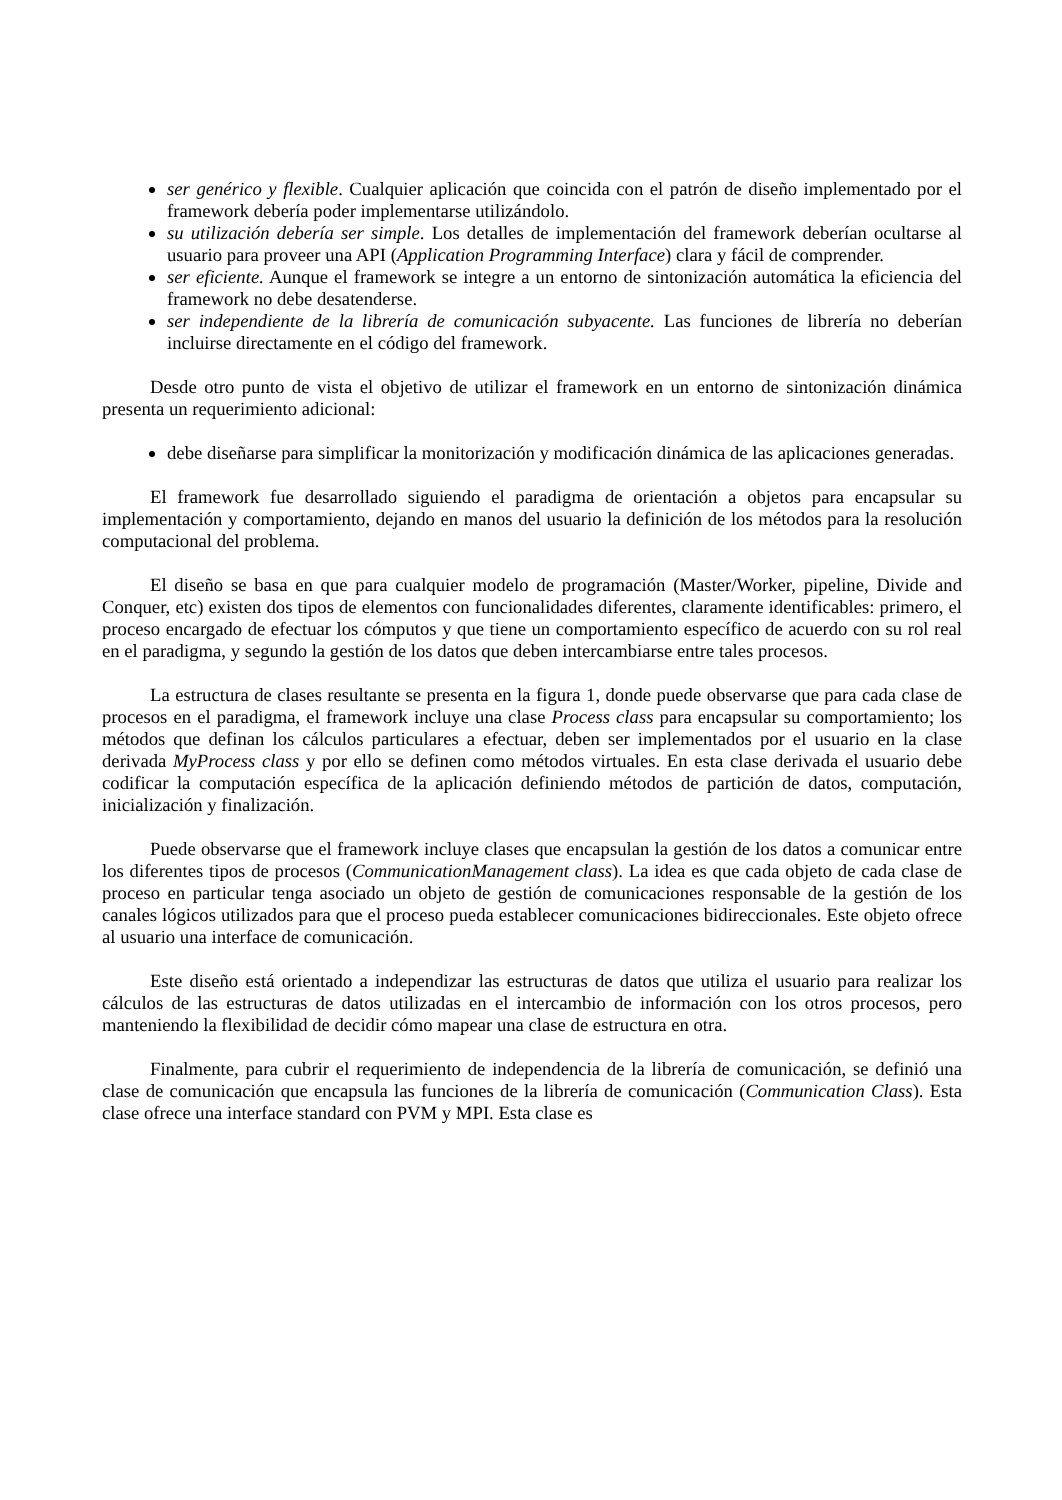ser genérico y flexible. Cualquier aplicación que coincida con el patrón de diseño implementado por el framework debería poder implementarse utilizándolo.
su utilización debería ser simple. Los detalles de implementación del framework deberían ocultarse al usuario para proveer una API (Application Programming Interface) clara y fácil de comprender.
ser eficiente. Aunque el framework se integre a un entorno de sintonización automática la eficiencia del framework no debe desatenderse.
ser independiente de la librería de comunicación subyacente. Las funciones de librería no deberían incluirse directamente en el código del framework.
Desde otro punto de vista el objetivo de utilizar el framework en un entorno de sintonización dinámica presenta un requerimiento adicional:
debe diseñarse para simplificar la monitorización y modificación dinámica de las aplicaciones generadas.
El framework fue desarrollado siguiendo el paradigma de orientación a objetos para encapsular su implementación y comportamiento, dejando en manos del usuario la definición de los métodos para la resolución computacional del problema.
El diseño se basa en que para cualquier modelo de programación (Master/Worker, pipeline, Divide and Conquer, etc) existen dos tipos de elementos con funcionalidades diferentes, claramente identificables: primero, el proceso encargado de efectuar los cómputos y que tiene un comportamiento específico de acuerdo con su rol real en el paradigma, y segundo la gestión de los datos que deben intercambiarse entre tales procesos.
La estructura de clases resultante se presenta en la figura 1, donde puede observarse que para cada clase de procesos en el paradigma, el framework incluye una clase Process class para encapsular su comportamiento; los métodos que definan los cálculos particulares a efectuar, deben ser implementados por el usuario en la clase derivada MyProcess class y por ello se definen como métodos virtuales. En esta clase derivada el usuario debe codificar la computación específica de la aplicación definiendo métodos de partición de datos, computación, inicialización y finalización.
Puede observarse que el framework incluye clases que encapsulan la gestión de los datos a comunicar entre los diferentes tipos de procesos (CommunicationManagement class). La idea es que cada objeto de cada clase de proceso en particular tenga asociado un objeto de gestión de comunicaciones responsable de la gestión de los canales lógicos utilizados para que el proceso pueda establecer comunicaciones bidireccionales. Este objeto ofrece al usuario una interface de comunicación.
Este diseño está orientado a independizar las estructuras de datos que utiliza el usuario para realizar los cálculos de las estructuras de datos utilizadas en el intercambio de información con los otros procesos, pero manteniendo la flexibilidad de decidir cómo mapear una clase de estructura en otra.
Finalmente, para cubrir el requerimiento de independencia de la librería de comunicación, se definió una clase de comunicación que encapsula las funciones de la librería de comunicación (Communication Class). Esta clase ofrece una interface standard con PVM y MPI. Esta clase es